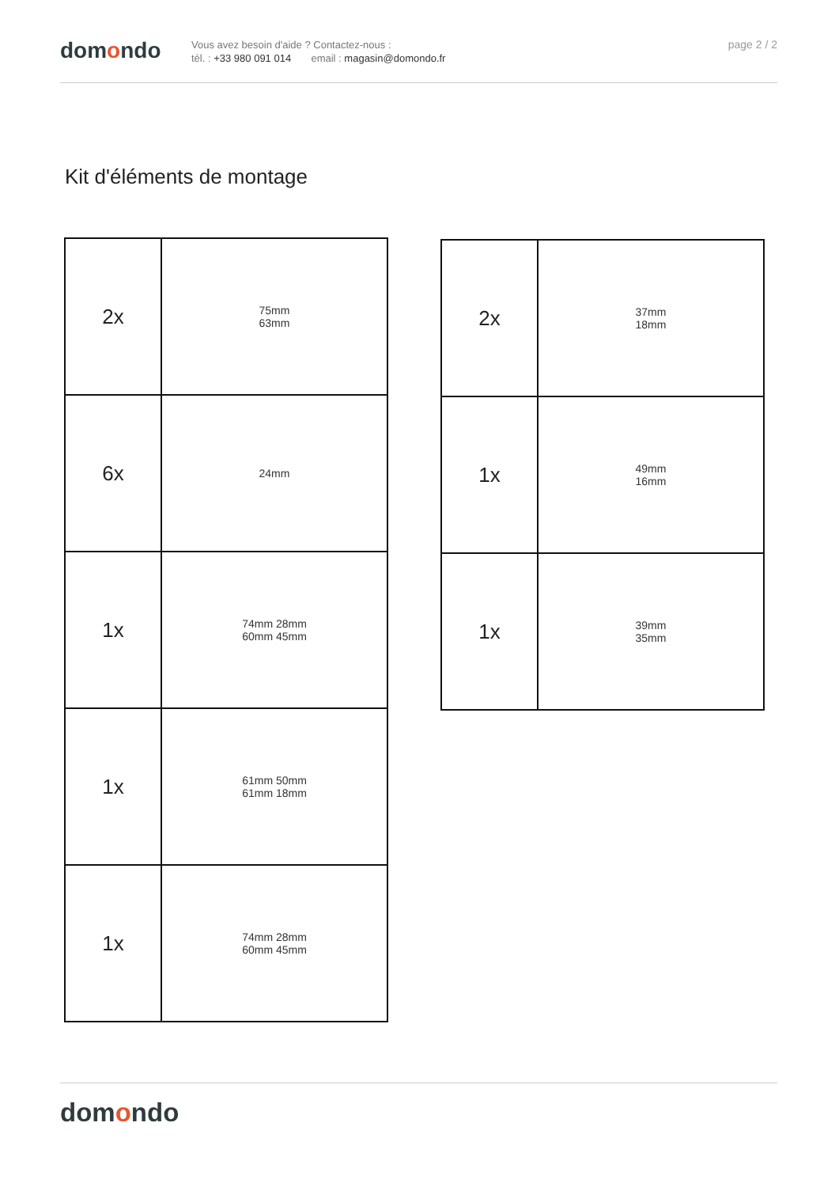domondo
Vous avez besoin d'aide ? Contactez-nous :
tél. : +33 980 091 014 email : magasin@domondo.fr
page 2 / 2
Kit d'éléments de montage
| 2x | 75mm 63mm |
| 6x | 24mm |
| 1x | 74mm 28mm 60mm 45mm |
| 1x | 61mm 50mm 61mm 18mm |
| 1x | 74mm 28mm 60mm 45mm |
| 2x | 37mm 18mm |
| 1x | 49mm 16mm |
| 1x | 39mm 35mm |
domondo